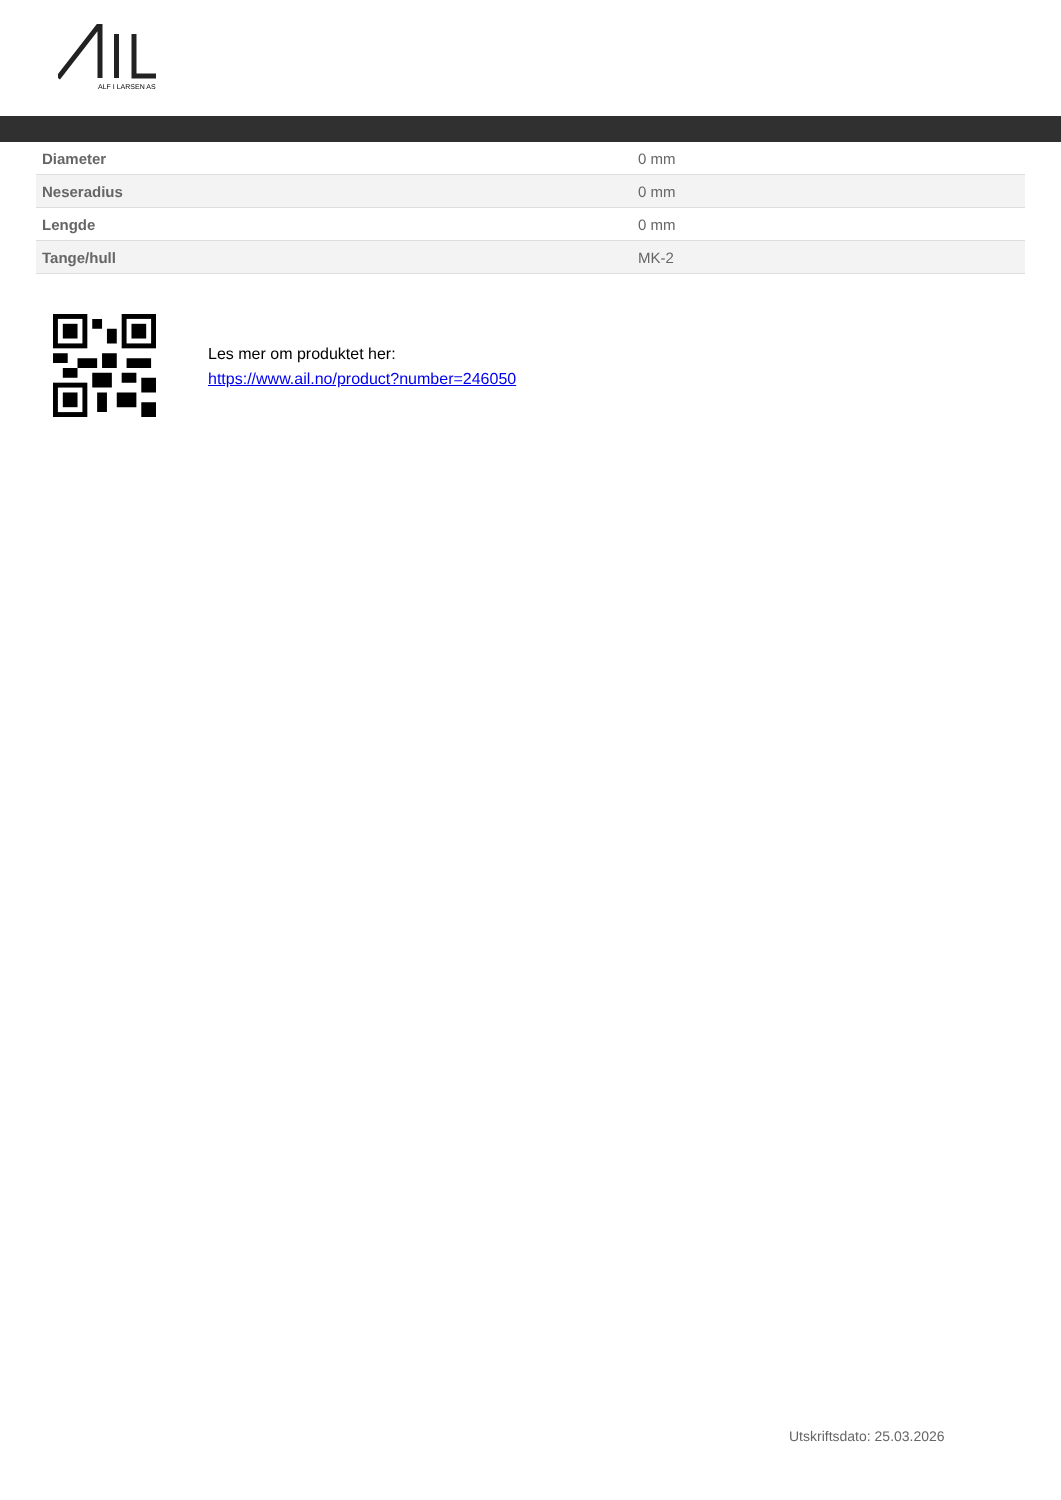ALF I LARSEN AS
| Diameter | 0 mm |
| Neseradius | 0 mm |
| Lengde | 0 mm |
| Tange/hull | MK-2 |
Les mer om produktet her:
https://www.ail.no/product?number=246050
Utskriftsdato: 25.03.2026